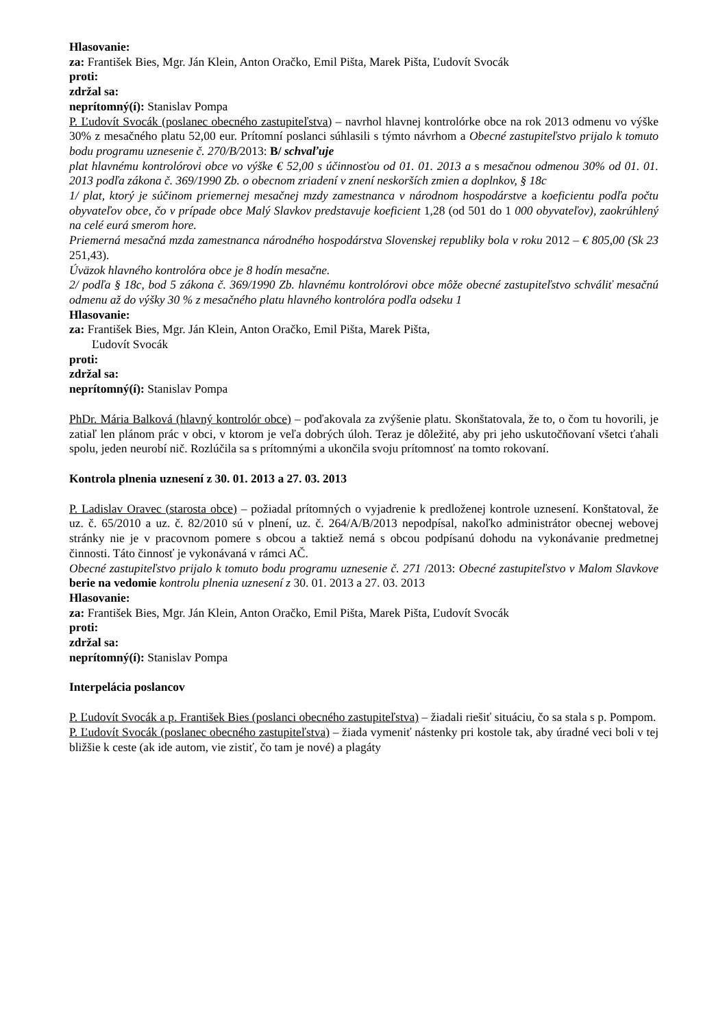Hlasovanie:
za: František Bies, Mgr. Ján Klein, Anton Oračko, Emil Pišta, Marek Pišta, Ľudovít Svocák
proti:
zdržal sa:
neprítomný(í): Stanislav Pompa
P. Ľudovít Svocák (poslanec obecného zastupiteľstva) – navrhol hlavnej kontrolórke obce na rok 2013 odmenu vo výške 30% z mesačného platu 52,00 eur. Prítomní poslanci súhlasili s týmto návrhom a Obecné zastupiteľstvo prijalo k tomuto bodu programu uznesenie č. 270/B/2013: B/ schvaľuje
plat hlavnému kontrolórovi obce vo výške € 52,00 s účinnosťou od 01. 01. 2013 a s mesačnou odmenou 30% od 01. 01. 2013 podľa zákona č. 369/1990 Zb. o obecnom zriadení v znení neskorších zmien a doplnkov, § 18c
1/ plat, ktorý je súčinom priemernej mesačnej mzdy zamestnanca v národnom hospodárstve a koeficientu podľa počtu obyvateľov obce, čo v prípade obce Malý Slavkov predstavuje koeficient 1,28 (od 501 do 1 000 obyvateľov), zaokrúhlený na celé eurá smerom hore.
Priemerná mesačná mzda zamestnanca národného hospodárstva Slovenskej republiky bola v roku 2012 – € 805,00 (Sk 23 251,43).
Úväzok hlavného kontrolóra obce je 8 hodín mesačne.
2/ podľa § 18c, bod 5 zákona č. 369/1990 Zb. hlavnému kontrolórovi obce môže obecné zastupiteľstvo schváliť mesačnú odmenu až do výšky 30 % z mesačného platu hlavného kontrolóra podľa odseku 1
Hlasovanie:
za: František Bies, Mgr. Ján Klein, Anton Oračko, Emil Pišta, Marek Pišta,
Ľudovít Svocák
proti:
zdržal sa:
neprítomný(í): Stanislav Pompa
PhDr. Mária Balková (hlavný kontrolór obce) – poďakovala za zvýšenie platu. Skonštatovala, že to, o čom tu hovorili, je zatiaľ len plánom prác v obci, v ktorom je veľa dobrých úloh. Teraz je dôležité, aby pri jeho uskutočňovaní všetci ťahali spolu, jeden neurobí nič. Rozlúčila sa s prítomnými a ukončila svoju prítomnosť na tomto rokovaní.
Kontrola plnenia uznesení z 30. 01. 2013 a 27. 03. 2013
P. Ladislav Oravec (starosta obce) – požiadal prítomných o vyjadrenie k predloženej kontrole uznesení. Konštatoval, že uz. č. 65/2010 a uz. č. 82/2010 sú v plnení, uz. č. 264/A/B/2013 nepodpísal, nakoľko administrátor obecnej webovej stránky nie je v pracovnom pomere s obcou a taktiež nemá s obcou podpísanú dohodu na vykonávanie predmetnej činnosti. Táto činnosť je vykonávaná v rámci AČ.
Obecné zastupiteľstvo prijalo k tomuto bodu programu uznesenie č. 271 /2013: Obecné zastupiteľstvo v Malom Slavkove berie na vedomie kontrolu plnenia uznesení z 30. 01. 2013 a 27. 03. 2013
Hlasovanie:
za: František Bies, Mgr. Ján Klein, Anton Oračko, Emil Pišta, Marek Pišta, Ľudovít Svocák
proti:
zdržal sa:
neprítomný(í): Stanislav Pompa
Interpelácia poslancov
P. Ľudovít Svocák a p. František Bies (poslanci obecného zastupiteľstva) – žiadali riešiť situáciu, čo sa stala s p. Pompom.
P. Ľudovít Svocák (poslanec obecného zastupiteľstva) – žiada vymeniť nástenky pri kostole tak, aby úradné veci boli v tej bližšie k ceste (ak ide autom, vie zistiť, čo tam je nové) a plagáty